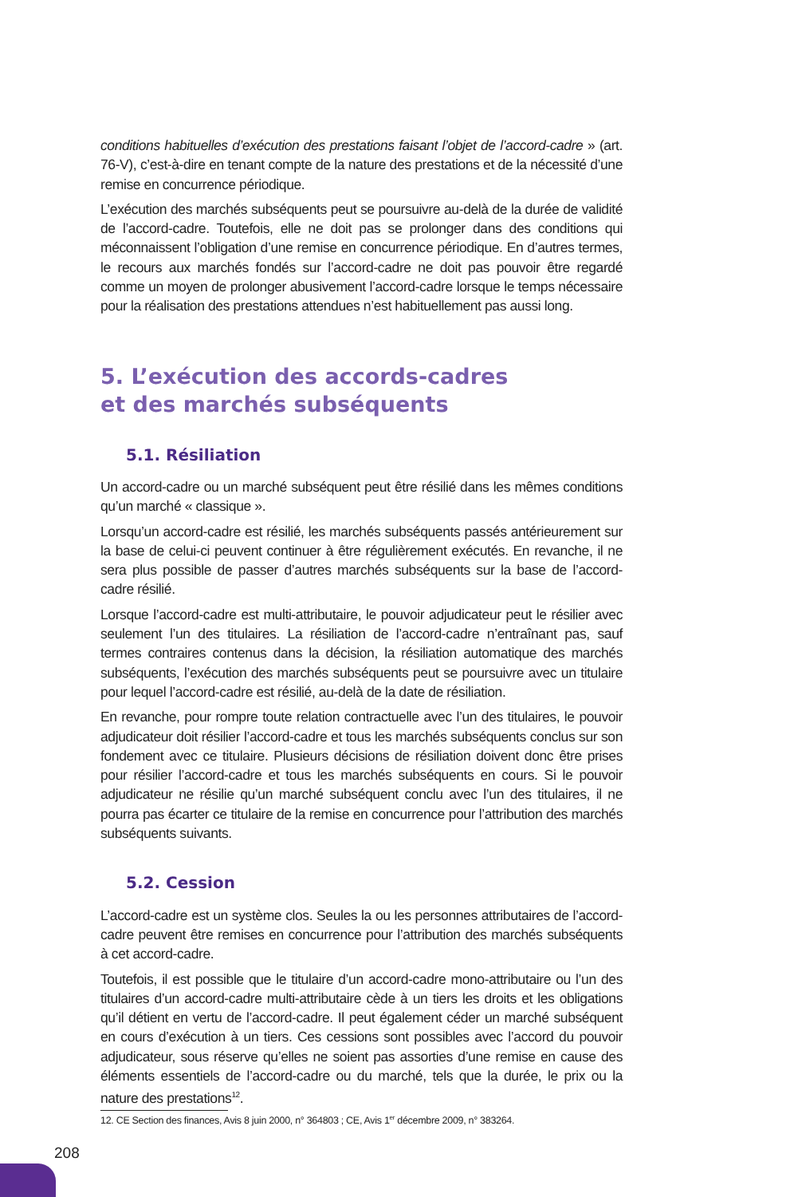conditions habituelles d’exécution des prestations faisant l’objet de l’accord-cadre » (art. 76-V), c’est-à-dire en tenant compte de la nature des prestations et de la nécessité d’une remise en concurrence périodique.
L’exécution des marchés subséquents peut se poursuivre au-delà de la durée de validité de l’accord-cadre. Toutefois, elle ne doit pas se prolonger dans des conditions qui méconnaissent l’obligation d’une remise en concurrence périodique. En d’autres termes, le recours aux marchés fondés sur l’accord-cadre ne doit pas pouvoir être regardé comme un moyen de prolonger abusivement l’accord-cadre lorsque le temps nécessaire pour la réalisation des prestations attendues n’est habituellement pas aussi long.
5. L’exécution des accords-cadres
et des marchés subséquents
5.1. Résiliation
Un accord-cadre ou un marché subséquent peut être résilié dans les mêmes conditions qu’un marché « classique ».
Lorsqu’un accord-cadre est résilié, les marchés subséquents passés antérieurement sur la base de celui-ci peuvent continuer à être régulièrement exécutés. En revanche, il ne sera plus possible de passer d’autres marchés subséquents sur la base de l’accord-cadre résilié.
Lorsque l’accord-cadre est multi-attributaire, le pouvoir adjudicateur peut le résilier avec seulement l’un des titulaires. La résiliation de l’accord-cadre n’entraînant pas, sauf termes contraires contenus dans la décision, la résiliation automatique des marchés subséquents, l’exécution des marchés subséquents peut se poursuivre avec un titulaire pour lequel l’accord-cadre est résilié, au-delà de la date de résiliation.
En revanche, pour rompre toute relation contractuelle avec l’un des titulaires, le pouvoir adjudicateur doit résilier l’accord-cadre et tous les marchés subséquents conclus sur son fondement avec ce titulaire. Plusieurs décisions de résiliation doivent donc être prises pour résilier l’accord-cadre et tous les marchés subséquents en cours. Si le pouvoir adjudicateur ne résilie qu’un marché subséquent conclu avec l’un des titulaires, il ne pourra pas écarter ce titulaire de la remise en concurrence pour l’attribution des marchés subséquents suivants.
5.2. Cession
L’accord-cadre est un système clos. Seules la ou les personnes attributaires de l’accord-cadre peuvent être remises en concurrence pour l’attribution des marchés subséquents à cet accord-cadre.
Toutefois, il est possible que le titulaire d’un accord-cadre mono-attributaire ou l’un des titulaires d’un accord-cadre multi-attributaire cède à un tiers les droits et les obligations qu’il détient en vertu de l’accord-cadre. Il peut également céder un marché subséquent en cours d’exécution à un tiers. Ces cessions sont possibles avec l’accord du pouvoir adjudicateur, sous réserve qu’elles ne soient pas assorties d’une remise en cause des éléments essentiels de l’accord-cadre ou du marché, tels que la durée, le prix ou la nature des prestations<sup>12</sup>.
12. CE Section des finances, Avis 8 juin 2000, n° 364803 ; CE, Avis 1<sup>er</sup> décembre 2009, n° 383264.
208